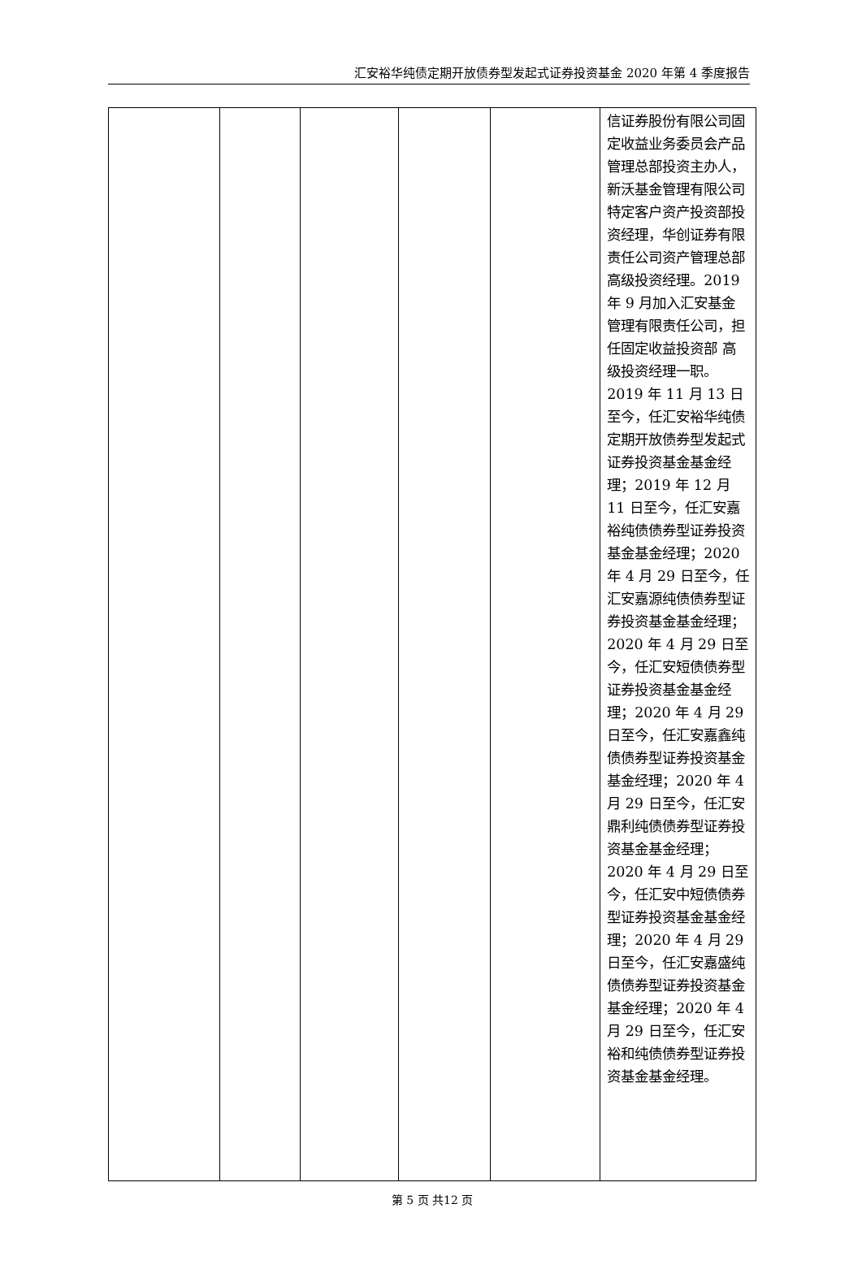汇安裕华纯债定期开放债券型发起式证券投资基金 2020 年第 4 季度报告
| | | | | | 信证券股份有限公司固定收益业务委员会产品管理总部投资主办人，新沃基金管理有限公司特定客户资产投资部投资经理，华创证券有限责任公司资产管理总部高级投资经理。2019 年 9 月加入汇安基金管理有限责任公司，担任固定收益投资部 高级投资经理一职。2019 年 11 月 13 日至今，任汇安裕华纯债定期开放债券型发起式证券投资基金基金经理；2019 年 12 月 11 日至今，任汇安嘉裕纯债债券型证券投资基金基金经理；2020 年 4 月 29 日至今，任汇安嘉源纯债债券型证券投资基金基金经理；2020 年 4 月 29 日至今，任汇安短债债券型证券投资基金基金经理；2020 年 4 月 29 日至今，任汇安嘉鑫纯债债券型证券投资基金基金经理；2020 年 4 月 29 日至今，任汇安鼎利纯债债券型证券投资基金基金经理；2020 年 4 月 29 日至今，任汇安中短债债券型证券投资基金基金经理；2020 年 4 月 29 日至今，任汇安嘉盛纯债债券型证券投资基金基金经理；2020 年 4 月 29 日至今，任汇安裕和纯债债券型证券投资基金基金经理。 |
第 5 页 共12 页